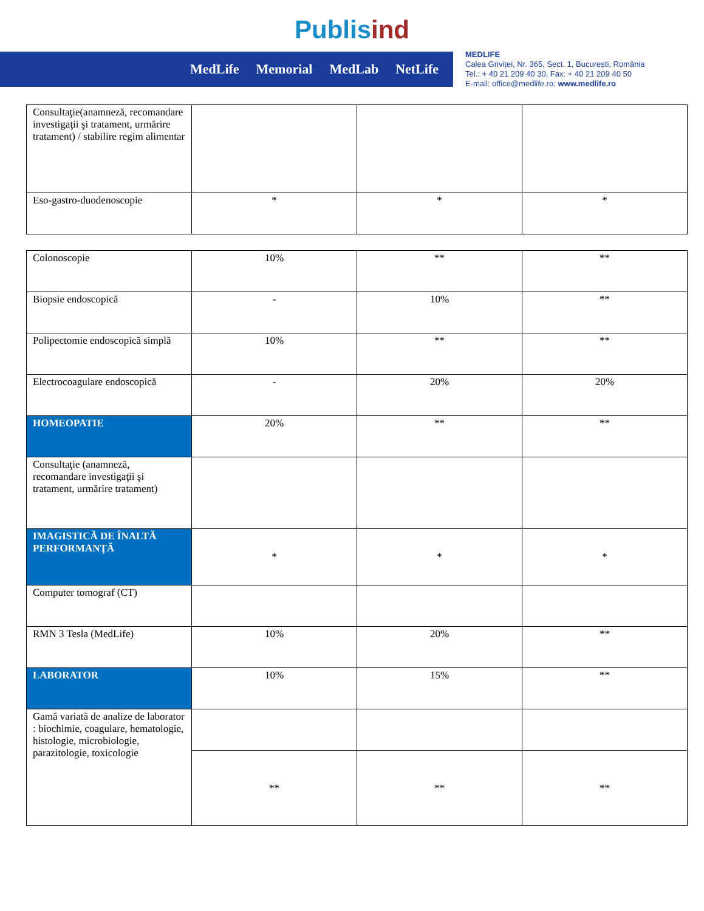Publisind
MedLife Memorial MedLab NetLife
MEDLIFE
Calea Griviței, Nr. 365, Sect. 1, București, România
Tel.: + 40 21 209 40 30, Fax: + 40 21 209 40 50
E-mail: office@medlife.ro; www.medlife.ro
| Consultaţie(anamneză, recomandare investigaţii şi tratament, urmărire tratament) / stabilire regim alimentar | | | |
| Eso-gastro-duodenoscopie | * | * | * |
| Colonoscopie | 10% | ** | ** |
| Biopsie endoscopică | - | 10% | ** |
| Polipectomie endoscopică simplă | 10% | ** | ** |
| Electrocoagulare endoscopică | - | 20% | 20% |
| HOMEOPATIE | 20% | ** | ** |
| Consultaţie (anamneză, recomandare investigaţii şi tratament, urmărire tratament) | | | |
| IMAGISTICĂ DE ÎNALTĂ PERFORMANŢĂ | * | * | * |
| Computer tomograf (CT) | | | |
| RMN 3 Tesla (MedLife) | 10% | 20% | ** |
| LABORATOR | 10% | 15% | ** |
| Gamă variată de analize de laborator : biochimie, coagulare, hematologie, histologie, microbiologie, parazitologie, toxicologie | | | |
| | ** | ** | ** |